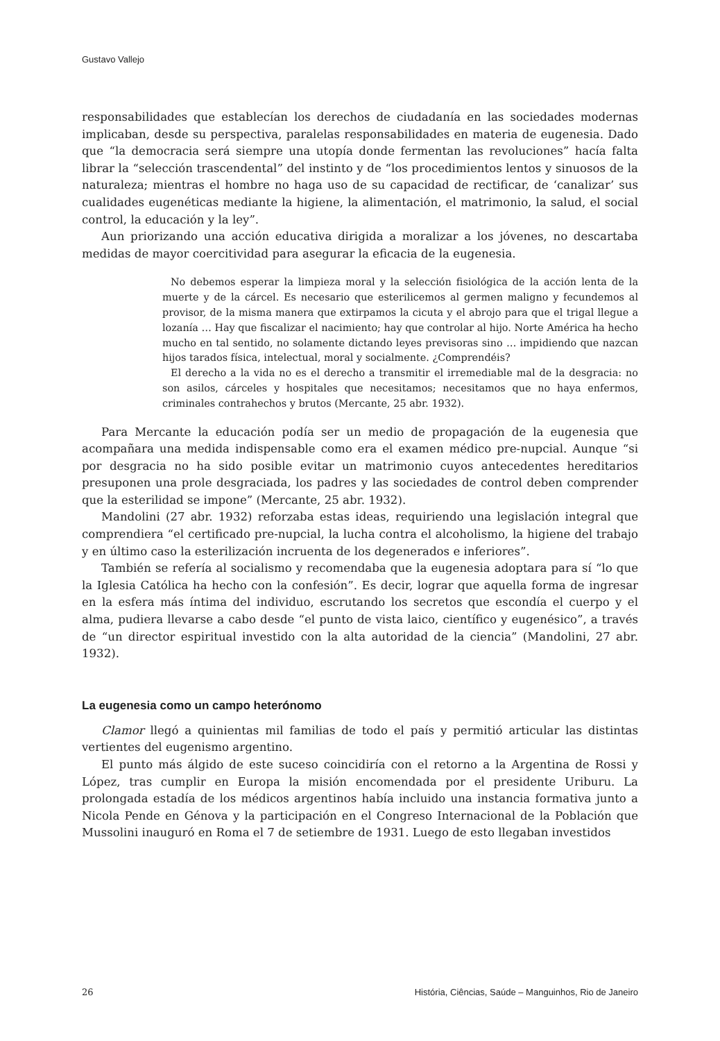Gustavo Vallejo
responsabilidades que establecían los derechos de ciudadanía en las sociedades modernas implicaban, desde su perspectiva, paralelas responsabilidades en materia de eugenesia. Dado que “la democracia será siempre una utopía donde fermentan las revoluciones” hacía falta librar la “selección trascendental” del instinto y de “los procedimientos lentos y sinuosos de la naturaleza; mientras el hombre no haga uso de su capacidad de rectificar, de ‘canalizar’ sus cualidades eugenéticas mediante la higiene, la alimentación, el matrimonio, la salud, el social control, la educación y la ley”.
Aun priorizando una acción educativa dirigida a moralizar a los jóvenes, no descartaba medidas de mayor coercitividad para asegurar la eficacia de la eugenesia.
No debemos esperar la limpieza moral y la selección fisiológica de la acción lenta de la muerte y de la cárcel. Es necesario que esterilicemos al germen maligno y fecundemos al provisor, de la misma manera que extirpamos la cicuta y el abrojo para que el trigal llegue a lozanía … Hay que fiscalizar el nacimiento; hay que controlar al hijo. Norte América ha hecho mucho en tal sentido, no solamente dictando leyes previsoras sino … impidiendo que nazcan hijos tarados física, intelectual, moral y socialmente. ¿Comprendéis?
El derecho a la vida no es el derecho a transmitir el irremediable mal de la desgracia: no son asilos, cárceles y hospitales que necesitamos; necesitamos que no haya enfermos, criminales contrahechos y brutos (Mercante, 25 abr. 1932).
Para Mercante la educación podía ser un medio de propagación de la eugenesia que acompañara una medida indispensable como era el examen médico pre-nupcial. Aunque “si por desgracia no ha sido posible evitar un matrimonio cuyos antecedentes hereditarios presuponen una prole desgraciada, los padres y las sociedades de control deben comprender que la esterilidad se impone” (Mercante, 25 abr. 1932).
Mandolini (27 abr. 1932) reforzaba estas ideas, requiriendo una legislación integral que comprendiera “el certificado pre-nupcial, la lucha contra el alcoholismo, la higiene del trabajo y en último caso la esterilización incruenta de los degenerados e inferiores”.
También se refería al socialismo y recomendaba que la eugenesia adoptara para sí “lo que la Iglesia Católica ha hecho con la confesión”. Es decir, lograr que aquella forma de ingresar en la esfera más íntima del individuo, escrutando los secretos que escondía el cuerpo y el alma, pudiera llevarse a cabo desde “el punto de vista laico, científico y eugenésico”, a través de “un director espiritual investido con la alta autoridad de la ciencia” (Mandolini, 27 abr. 1932).
La eugenesia como un campo heterónomo
Clamor llegó a quinientas mil familias de todo el país y permitió articular las distintas vertientes del eugenismo argentino.
El punto más álgido de este suceso coincidiría con el retorno a la Argentina de Rossi y López, tras cumplir en Europa la misión encomendada por el presidente Uriburu. La prolongada estadía de los médicos argentinos había incluido una instancia formativa junto a Nicola Pende en Génova y la participación en el Congreso Internacional de la Población que Mussolini inauguró en Roma el 7 de setiembre de 1931. Luego de esto llegaban investidos
26 História, Ciências, Saúde – Manguinhos, Rio de Janeiro